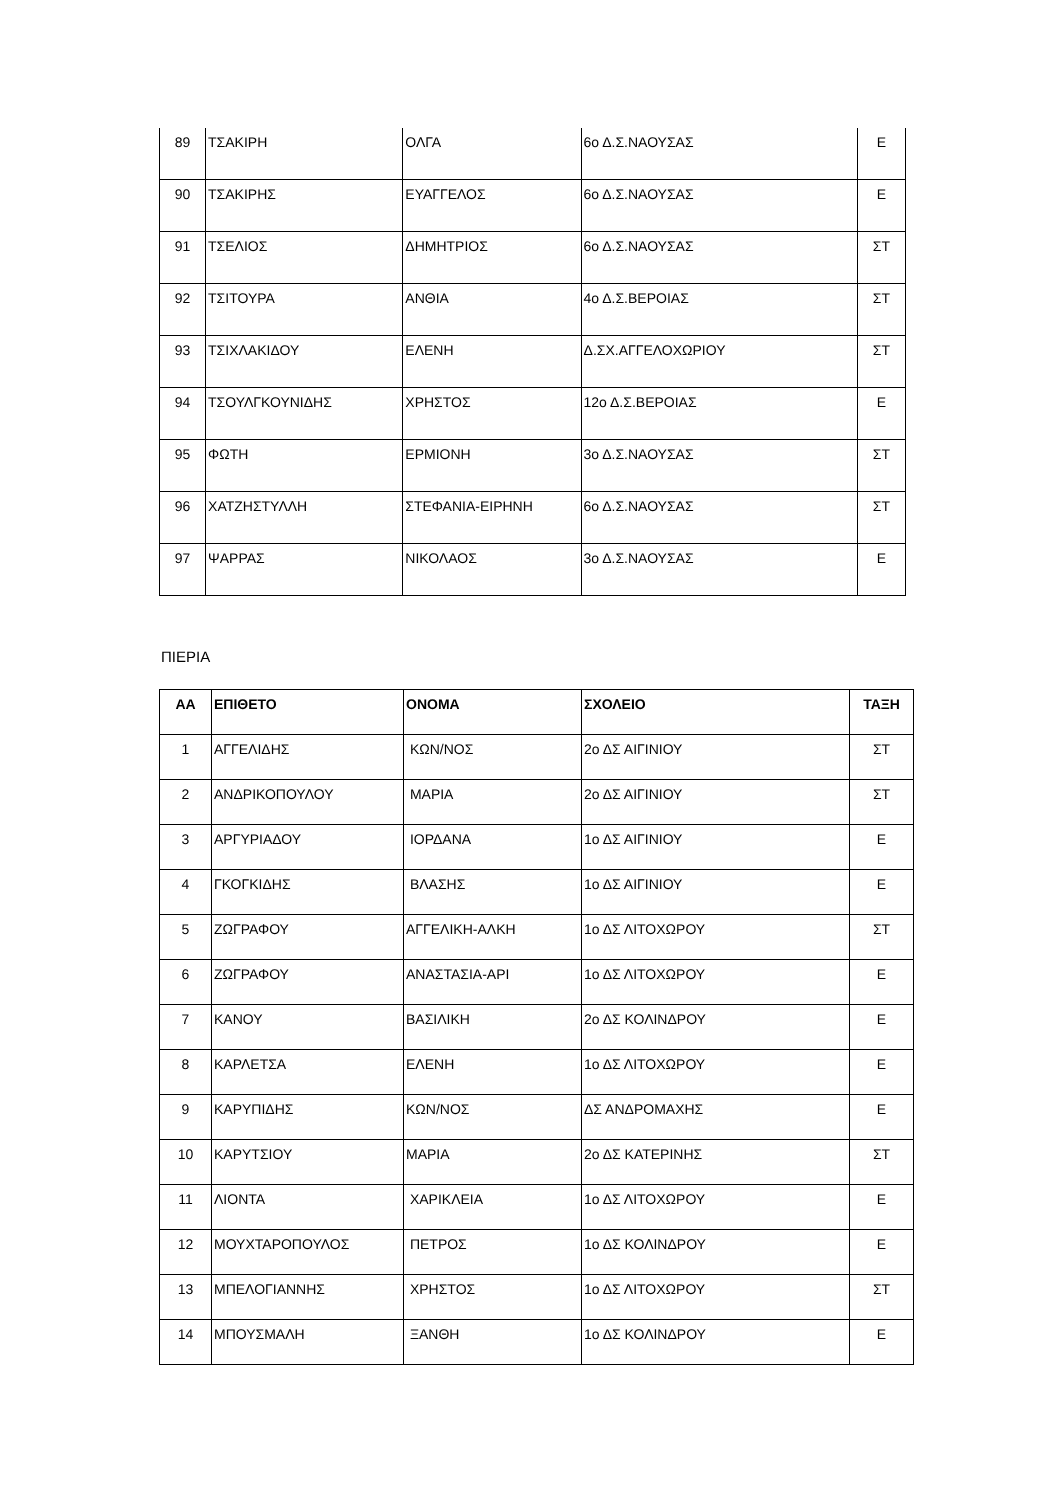| 89 | ΤΣΑΚΙΡΗ | ΟΛΓΑ | 6ο Δ.Σ.ΝΑΟΥΣΑΣ | Ε |
| 90 | ΤΣΑΚΙΡΗΣ | ΕΥΑΓΓΕΛΟΣ | 6ο Δ.Σ.ΝΑΟΥΣΑΣ | Ε |
| 91 | ΤΣΕΛΙΟΣ | ΔΗΜΗΤΡΙΟΣ | 6ο Δ.Σ.ΝΑΟΥΣΑΣ | ΣΤ |
| 92 | ΤΣΙΤΟΥΡΑ | ΑΝΘΙΑ | 4ο Δ.Σ.ΒΕΡΟΙΑΣ | ΣΤ |
| 93 | ΤΣΙΧΛΑΚΙΔΟΥ | ΕΛΕΝΗ | Δ.ΣΧ.ΑΓΓΕΛΟΧΩΡΙΟΥ | ΣΤ |
| 94 | ΤΣΟΥΛΓΚΟΥΝΙΔΗΣ | ΧΡΗΣΤΟΣ | 12ο Δ.Σ.ΒΕΡΟΙΑΣ | Ε |
| 95 | ΦΩΤΗ | ΕΡΜΙΟΝΗ | 3ο Δ.Σ.ΝΑΟΥΣΑΣ | ΣΤ |
| 96 | ΧΑΤΖΗΣΤΥΛΛΗ | ΣΤΕΦΑΝΙΑ-ΕΙΡΗΝΗ | 6ο Δ.Σ.ΝΑΟΥΣΑΣ | ΣΤ |
| 97 | ΨΑΡΡΑΣ | ΝΙΚΟΛΑΟΣ | 3ο Δ.Σ.ΝΑΟΥΣΑΣ | Ε |
ΠΙΕΡΙΑ
| ΑΑ | ΕΠΙΘΕΤΟ | ΟΝΟΜΑ | ΣΧΟΛΕΙΟ | ΤΑΞΗ |
| --- | --- | --- | --- | --- |
| 1 | ΑΓΓΕΛΙΔΗΣ | ΚΩΝ/ΝΟΣ | 2ο ΔΣ ΑΙΓΙΝΙΟΥ | ΣΤ |
| 2 | ΑΝΔΡΙΚΟΠΟΥΛΟΥ | ΜΑΡΙΑ | 2ο ΔΣ ΑΙΓΙΝΙΟΥ | ΣΤ |
| 3 | ΑΡΓΥΡΙΑΔΟΥ | ΙΟΡΔΑΝΑ | 1ο ΔΣ ΑΙΓΙΝΙΟΥ | Ε |
| 4 | ΓΚΟΓΚΙΔΗΣ | ΒΛΑΣΗΣ | 1ο ΔΣ ΑΙΓΙΝΙΟΥ | Ε |
| 5 | ΖΩΓΡΑΦΟΥ | ΑΓΓΕΛΙΚΗ-ΑΛΚΗ | 1ο ΔΣ ΛΙΤΟΧΩΡΟΥ | ΣΤ |
| 6 | ΖΩΓΡΑΦΟΥ | ΑΝΑΣΤΑΣΙΑ-ΑΡΙ | 1ο ΔΣ ΛΙΤΟΧΩΡΟΥ | Ε |
| 7 | ΚΑΝΟΥ | ΒΑΣΙΛΙΚΗ | 2ο ΔΣ ΚΟΛΙΝΔΡΟΥ | Ε |
| 8 | ΚΑΡΛΕΤΣΑ | ΕΛΕΝΗ | 1ο ΔΣ ΛΙΤΟΧΩΡΟΥ | Ε |
| 9 | ΚΑΡΥΠΙΔΗΣ | ΚΩΝ/ΝΟΣ | ΔΣ ΑΝΔΡΟΜΑΧΗΣ | Ε |
| 10 | ΚΑΡΥΤΣΙΟΥ | ΜΑΡΙΑ | 2ο ΔΣ ΚΑΤΕΡΙΝΗΣ | ΣΤ |
| 11 | ΛΙΟΝΤΑ | ΧΑΡΙΚΛΕΙΑ | 1ο ΔΣ ΛΙΤΟΧΩΡΟΥ | Ε |
| 12 | ΜΟΥΧΤΑΡΟΠΟΥΛΟΣ | ΠΕΤΡΟΣ | 1ο ΔΣ ΚΟΛΙΝΔΡΟΥ | Ε |
| 13 | ΜΠΕΛΟΓΙΑΝΝΗΣ | ΧΡΗΣΤΟΣ | 1ο ΔΣ ΛΙΤΟΧΩΡΟΥ | ΣΤ |
| 14 | ΜΠΟΥΣΜΑΛΗ | ΞΑΝΘΗ | 1ο ΔΣ ΚΟΛΙΝΔΡΟΥ | Ε |